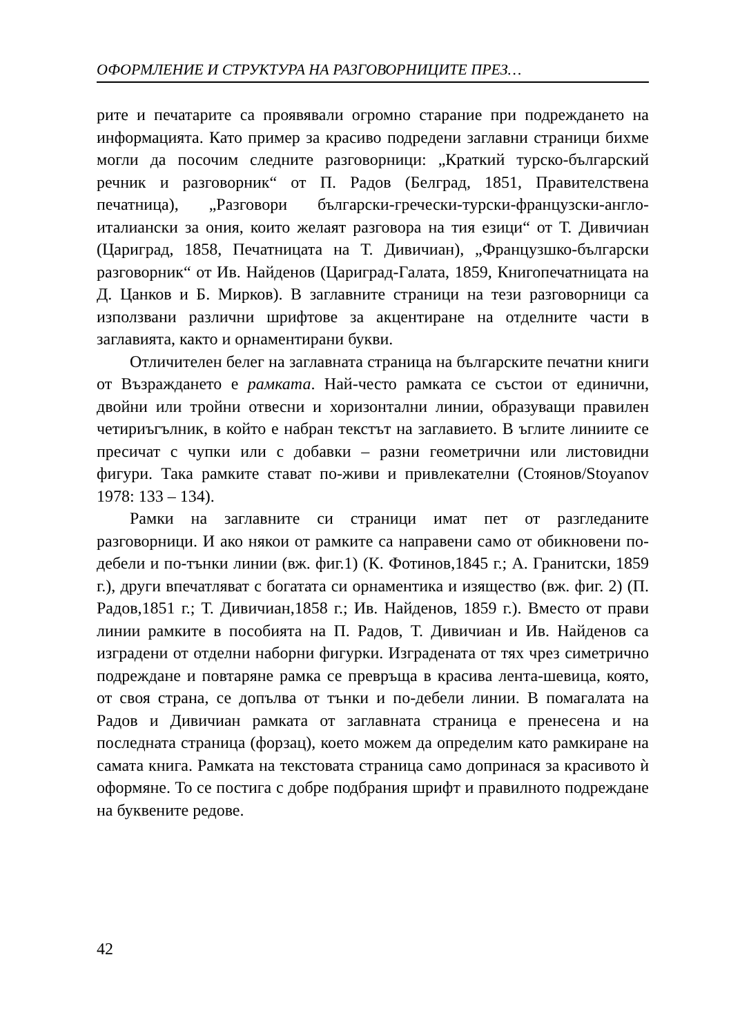ОФОРМЛЕНИЕ И СТРУКТУРА НА РАЗГОВОРНИЦИТЕ ПРЕЗ…
рите и печатарите са проявявали огромно старание при подреждането на информацията. Като пример за красиво подредени заглавни страници бихме могли да посочим следните разговорници: „Краткий турско-българский речник и разговорник“ от П. Радов (Белград, 1851, Правителствена печатница), „Разговори български-гречески-турски-французски-англо-италиански за ония, които желаят разговора на тия езици“ от Т. Дивичиан (Цариград, 1858, Печатницата на Т. Дивичиан), „Французшко-български разговорник“ от Ив. Найденов (Цариград-Галата, 1859, Книгопечатницата на Д. Цанков и Б. Мирков). В заглавните страници на тези разговорници са използвани различни шрифтове за акцентиране на отделните части в заглавията, както и орнаментирани букви.
Отличителен белег на заглавната страница на българските печатни книги от Възраждането е рамката. Най-често рамката се състои от единични, двойни или тройни отвесни и хоризонтални линии, образуващи правилен четириъгълник, в който е набран текстът на заглавието. В ъглите линиите се пресичат с чупки или с добавки – разни геометрични или листовидни фигури. Така рамките стават по-живи и привлекателни (Стоянов/Stoyanov 1978: 133 – 134).
Рамки на заглавните си страници имат пет от разгледаните разговорници. И ако някои от рамките са направени само от обикновени по-дебели и по-тънки линии (вж. фиг.1) (К. Фотинов,1845 г.; А. Гранитски, 1859 г.), други впечатляват с богатата си орнаментика и изящество (вж. фиг. 2) (П. Радов,1851 г.; Т. Дивичиан,1858 г.; Ив. Найденов, 1859 г.). Вместо от прави линии рамките в пособията на П. Радов, Т. Дивичиан и Ив. Найденов са изградени от отделни наборни фигурки. Изградената от тях чрез симетрично подреждане и повтаряне рамка се превръща в красива лента-шевица, която, от своя страна, се допълва от тънки и по-дебели линии. В помагалата на Радов и Дивичиан рамката от заглавната страница е пренесена и на последната страница (форзац), което можем да определим като рамкиране на самата книга. Рамката на текстовата страница само допринася за красивото ѝ оформяне. То се постига с добре подбрания шрифт и правилното подреждане на буквените редове.
42